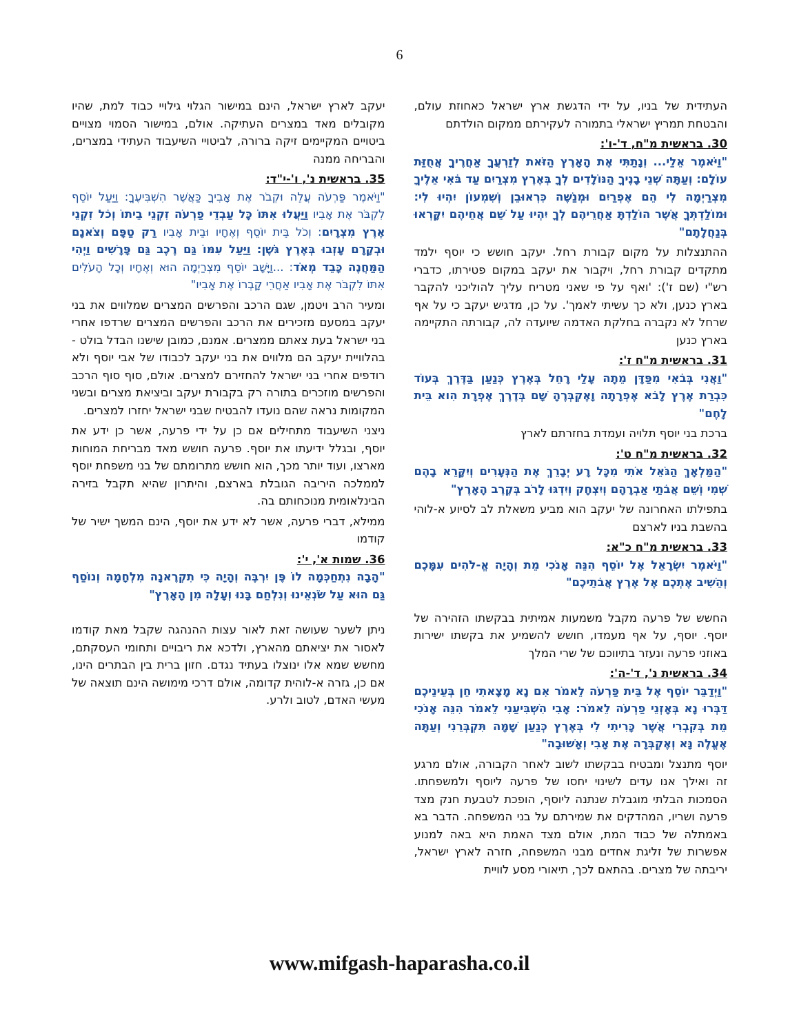6
העתידית של בניו, על ידי הדגשת ארץ ישראל כאחוזת עולם, והבטחת תמריץ ישראלי בתמורה לעקירתם ממקום הולדתם
30. בראשית מ"ח, ד'-ו':
"וַיֹּאמֶר אֵלַי... וְנָתַתִּי אֶת הָאָרֶץ הַזֹּאת לְזַרְעֲךָ אַחֲרֶיךָ אֲחֻזַּת עוֹלָם: וְעַתָּה שְׁנֵי בָנֶיךָ הַנּוֹלָדִים לְךָ בְּאֶרֶץ מִצְרַיִם עַד בֹּאִי אֵלֶיךָ מִצְרַיְמָה לִי הֵם אֶפְרַיִם וּמְנַשֶּׁה כִּרְאוּבֵן וְשִׁמְעוֹן יִהְיוּ לִי: וּמוֹלַדְתְּךָ אֲשֶׁר הוֹלַדְתָּ אַחֲרֵיהֶם לְךָ יִהְיוּ עַל שֵׁם אֲחֵיהֶם יִקָּרְאוּ בְּנַחֲלָתָם"
ההתנצלות על מקום קבורת רחל. יעקב חושש כי יוסף ילמד מתקדים קבורת רחל, ויקבור את יעקב במקום פטירתו, כדברי רש"י (שם ז'): 'ואף על פי שאני מטריח עליך להוליכני להקבר בארץ כנען, ולא כך עשיתי לאמך'. על כן, מדגיש יעקב כי על אף שרחל לא נקברה בחלקת האדמה שיועדה לה, קבורתה התקיימה בארץ כנען
31. בראשית מ"ח ז':
"וַאֲנִי בְּבֹאִי מִפַּדָּן מֵתָה עָלַי רָחֵל בְּאֶרֶץ כְּנַעַן בַּדֶּרֶךְ בְּעוֹד כִּבְרַת אֶרֶץ לָבֹא אֶפְרָתָה וָאֶקְבְּרֶהָ שָּׁם בְּדֶרֶךְ אֶפְרָת הִוא בֵּית לָחֶם"
ברכת בני יוסף תלויה ועמדת בחזרתם לארץ
32. בראשית מ"ח ט':
"הַמַּלְאָךְ הַגֹּאֵל אֹתִי מִכָּל רָע יְבָרֵךְ אֶת הַנְּעָרִים וְיִקָּרֵא בָהֶם שְׁמִי וְשֵׁם אֲבֹתַי אַבְרָהָם וְיִצְחָק וְיִדְגּוּ לָרֹב בְּקֶרֶב הָאָרֶץ"
בתפילתו האחרונה של יעקב הוא מביע משאלת לב לסיוע א-לוהי בהשבת בניו לארצם
33. בראשית מ"ח כ"א:
"וַיֹּאמֶר יִשְׂרָאֵל אֶל יוֹסֵף הִנֵּה אָנֹכִי מֵת וְהָיָה אֱ-לֹהִים עִמָּכֶם וְהֵשִׁיב אֶתְכֶם אֶל אֶרֶץ אֲבֹתֵיכֶם"
החשש של פרעה מקבל משמעות אמיתית בבקשתו הזהירה של יוסף. יוסף, על אף מעמדו, חושש להשמיע את בקשתו ישירות באוזני פרעה ונעזר בתיווכם של שרי המלך
34. בראשית נ', ד'-ה':
"וַיְדַבֵּר יוֹסֵף אֶל בֵּית פַּרְעֹה לֵאמֹר אִם נָא מָצָאתִי חֵן בְּעֵינֵיכֶם דַּבְּרוּ נָא בְּאָזְנֵי פַרְעֹה לֵאמֹר: אָבִי הִשְׁבִּיעַנִי לֵאמֹר הִנֵּה אָנֹכִי מֵת בְּקִבְרִי אֲשֶׁר כָּרִיתִי לִי בְּאֶרֶץ כְּנַעַן שָׁמָּה תִּקְבְּרֵנִי וְעַתָּה אֶעֱלֶה נָּא וְאֶקְבְּרָה אֶת אָבִי וְאָשׁוּבָה"
יוסף מתנצל ומבטיח בבקשתו לשוב לאחר הקבורה, אולם מרגע זה ואילך אנו עדים לשינוי יחסו של פרעה ליוסף ולמשפחתו. הסמכות הבלתי מוגבלת שנתנה ליוסף, הופכת לטבעת חנק מצד פרעה ושריו, המהדקים את שמירתם על בני המשפחה. הדבר בא באמתלה של כבוד המת, אולם מצד האמת היא באה למנוע אפשרות של זליגת אחדים מבני המשפחה, חזרה לארץ ישראל, יריבתה של מצרים. בהתאם לכך, תיאורי מסע לוויית
יעקב לארץ ישראל, הינם במישור הגלוי גילויי כבוד למת, שהיו מקובלים מאד במצרים העתיקה. אולם, במישור הסמוי מצויים ביטויים המקיימים זיקה ברורה, לביטויי השיעבוד העתידי במצרים, והבריחה ממנה
35. בראשית נ', ו'-י"ד:
"וַיֹּאמֶר פַּרְעֹה עֲלֵה וּקְבֹר אֶת אָבִיךָ כַּאֲשֶׁר הִשְׁבִּיעֶךָ: וַיַּעַל יוֹסֵף לִקְבֹּר אֶת אָבִיו וַיַּעֲלוּ אִתּוֹ כָּל עַבְדֵי פַרְעֹה זִקְנֵי בֵיתוֹ וְכֹל זִקְנֵי אֶרֶץ מִצְרָיִם: וְכֹל בֵּית יוֹסֵף וְאֶחָיו וּבֵית אָבִיו רַק טַפָּם וְצֹאנָם וּבְקָרָם עָזְבוּ בְּאֶרֶץ גֹּשֶׁן: וַיַּעַל עִמּוֹ גַּם רֶכֶב גַּם פָּרָשִׁים וַיְהִי הַמַּחֲנֶה כָּבֵד מְאֹד: ...וַיָּשָׁב יוֹסֵף מִצְרַיְמָה הוּא וְאֶחָיו וְכָל הָעֹלִים אִתּוֹ לִקְבֹּר אֶת אָבִיו אַחֲרֵי קָבְרוֹ אֶת אָבִיו"
ומעיר הרב ויטמן, שגם הרכב והפרשים המצרים שמלווים את בני יעקב במסעם מזכירים את הרכב והפרשים המצרים שרדפו אחרי בני ישראל בעת צאתם ממצרים. אמנם, כמובן שישנו הבדל בולט - בהלוויית יעקב הם מלווים את בני יעקב לכבודו של אבי יוסף ולא רודפים אחרי בני ישראל להחזירם למצרים. אולם, סוף סוף הרכב והפרשים מוזכרים בתורה רק בקבורת יעקב וביציאת מצרים ובשני המקומות נראה שהם נועדו להבטיח שבני ישראל יחזרו למצרים.
ניצני השיעבוד מתחילים אם כן על ידי פרעה, אשר כן ידע את יוסף, ובגלל ידיעתו את יוסף. פרעה חושש מאד מבריחת המוחות מארצו, ועוד יותר מכך, הוא חושש מתרומתם של בני משפחת יוסף לממלכה היריבה הגובלת בארצם, והיתרון שהיא תקבל בזירה הבינלאומית מנוכחותם בה.
ממילא, דברי פרעה, אשר לא ידע את יוסף, הינם המשך ישיר של קודמו
36. שמות א', י':
"הָבָה נִתְחַכְּמָה לוֹ פֶּן יִרְבֶּה וְהָיָה כִּי תִקְרֶאנָה מִלְחָמָה וְנוֹסַף גַּם הוּא עַל שֹׂנְאֵינוּ וְנִלְחַם בָּנוּ וְעָלָה מִן הָאָרֶץ"
ניתן לשער שעושה זאת לאור עצות ההנהגה שקבל מאת קודמו לאסור את יציאתם מהארץ, ולדכא את ריבויים ותחומי העסקתם, מחשש שמא אלו ינוצלו בעתיד נגדם. חזון ברית בין הבתרים הינו, אם כן, גזרה א-לוהית קדומה, אולם דרכי מימושה הינם תוצאה של מעשי האדם, לטוב ולרע.
www.mifgash-haparasha.co.il